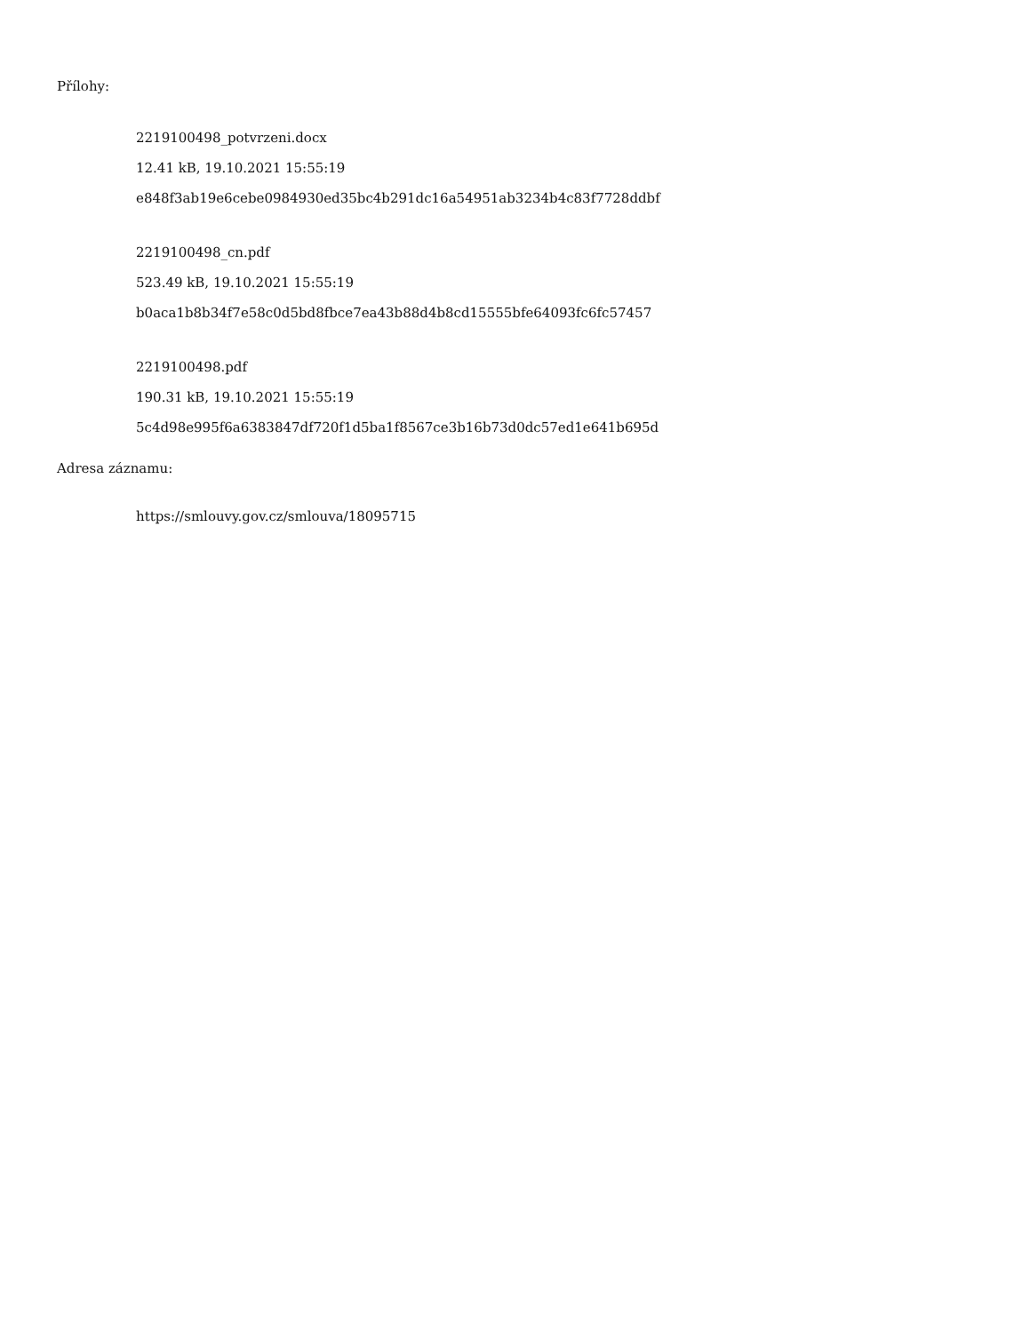Přílohy:
2219100498_potvrzeni.docx
12.41 kB, 19.10.2021 15:55:19
e848f3ab19e6cebe0984930ed35bc4b291dc16a54951ab3234b4c83f7728ddbf
2219100498_cn.pdf
523.49 kB, 19.10.2021 15:55:19
b0aca1b8b34f7e58c0d5bd8fbce7ea43b88d4b8cd15555bfe64093fc6fc57457
2219100498.pdf
190.31 kB, 19.10.2021 15:55:19
5c4d98e995f6a6383847df720f1d5ba1f8567ce3b16b73d0dc57ed1e641b695d
Adresa záznamu:
https://smlouvy.gov.cz/smlouva/18095715